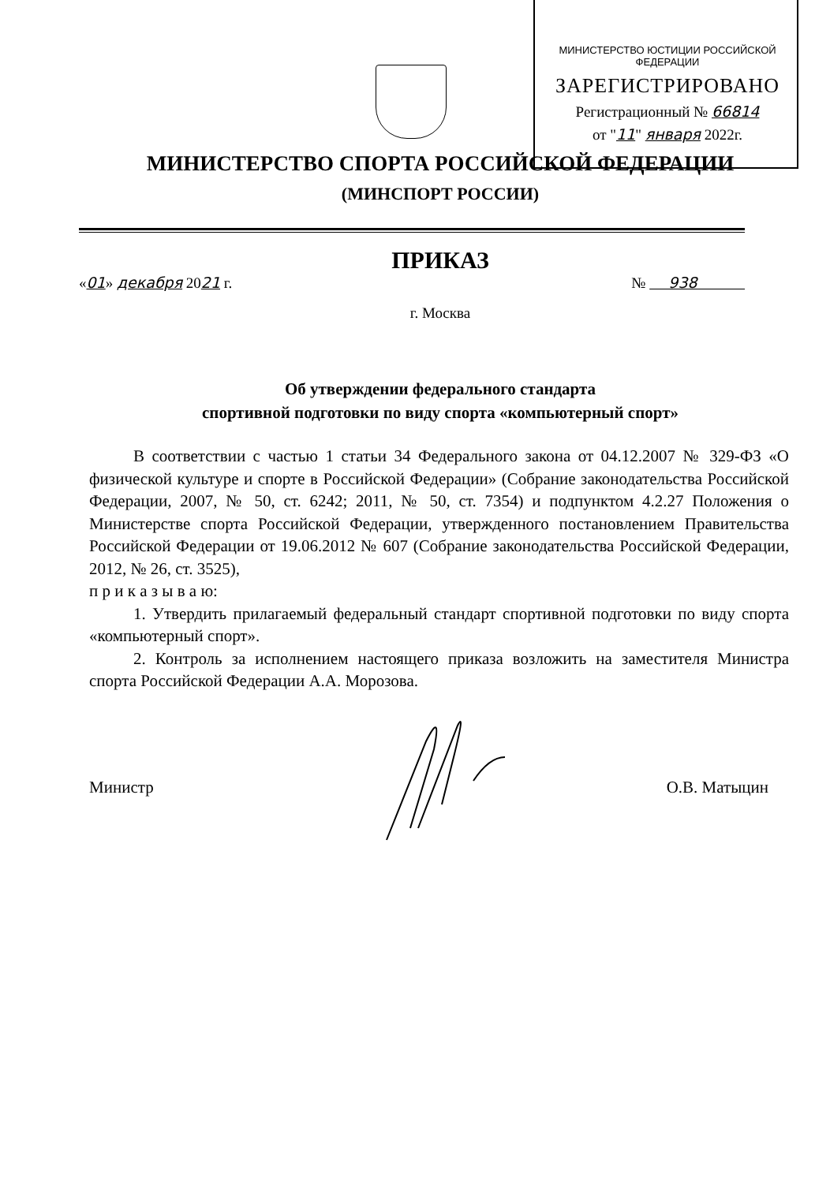МИНИСТЕРСТВО ЮСТИЦИИ РОССИЙСКОЙ ФЕДЕРАЦИИ
ЗАРЕГИСТРИРОВАНО
Регистрационный № 66814
от "11" января 2022г.
МИНИСТЕРСТВО СПОРТА РОССИЙСКОЙ ФЕДЕРАЦИИ
(МИНСПОРТ РОССИИ)
ПРИКАЗ
«01» декабря 2021 г. № 938
г. Москва
Об утверждении федерального стандарта
спортивной подготовки по виду спорта «компьютерный спорт»
В соответствии с частью 1 статьи 34 Федерального закона от 04.12.2007 № 329-ФЗ «О физической культуре и спорте в Российской Федерации» (Собрание законодательства Российской Федерации, 2007, № 50, ст. 6242; 2011, № 50, ст. 7354) и подпунктом 4.2.27 Положения о Министерстве спорта Российской Федерации, утвержденного постановлением Правительства Российской Федерации от 19.06.2012 № 607 (Собрание законодательства Российской Федерации, 2012, № 26, ст. 3525),
п р и к а з ы в а ю:
1. Утвердить прилагаемый федеральный стандарт спортивной подготовки по виду спорта «компьютерный спорт».
2. Контроль за исполнением настоящего приказа возложить на заместителя Министра спорта Российской Федерации А.А. Морозова.
Министр О.В. Матыцин